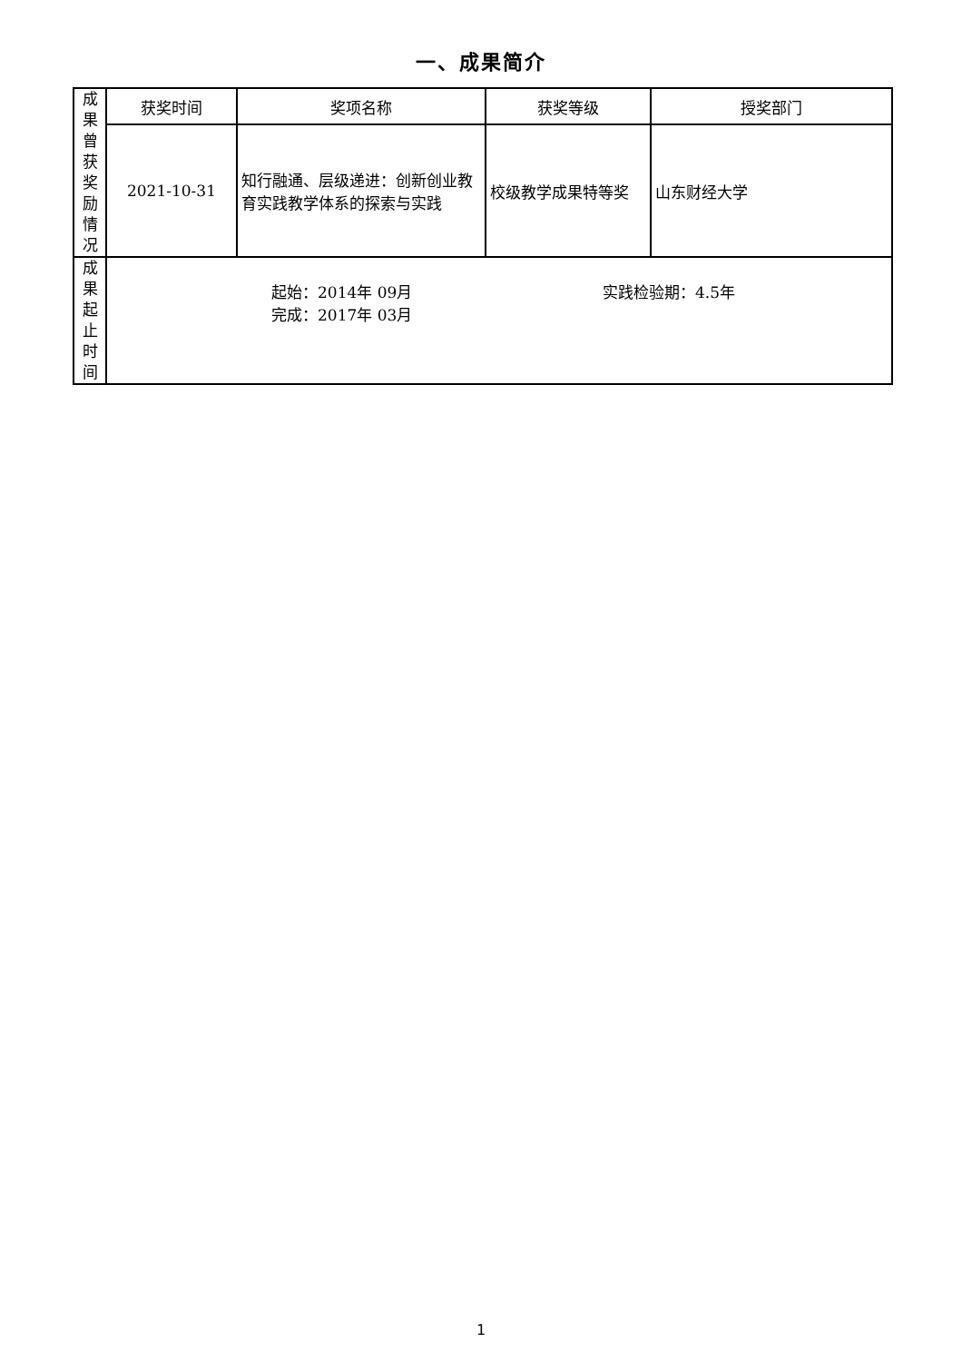一、成果简介
| 成 果 曾 获 奖 励 情 况 | 获奖时间 | 奖项名称 | 获奖等级 | 授奖部门 |
| | 2021-10-31 | 知行融通、层级递进：创新创业教育实践教学体系的探索与实践 | 校级教学成果特等奖 | 山东财经大学 |
| 成 果 起 止 时 间 | 起始：2014年 09月 完成：2017年 03月 实践检验期：4.5年 | | | |
1